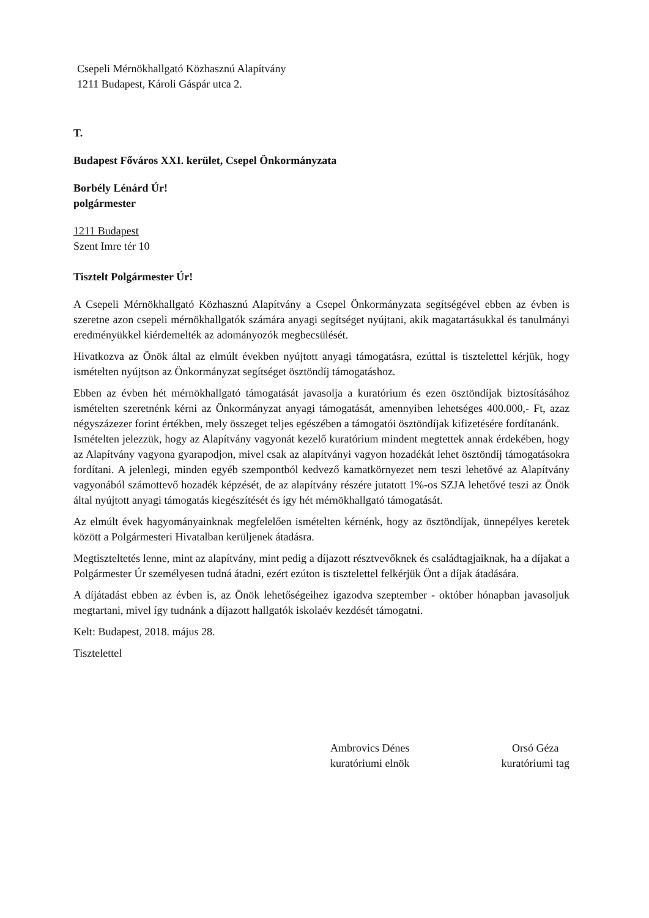Csepeli Mérnökhallgató Közhasznú Alapítvány
1211 Budapest, Károli Gáspár utca 2.
T.
Budapest Főváros XXI. kerület, Csepel Önkormányzata
Borbély Lénárd Úr!
polgármester
1211 Budapest
Szent Imre tér 10
Tisztelt Polgármester Úr!
A Csepeli Mérnökhallgató Közhasznú Alapítvány a Csepel Önkormányzata segítségével ebben az évben is szeretne azon csepeli mérnökhallgatók számára anyagi segítséget nyújtani, akik magatartásukkal és tanulmányi eredményükkel kiérdemelték az adományozók megbecsülését.
Hivatkozva az Önök által az elmúlt években nyújtott anyagi támogatásra, ezúttal is tisztelettel kérjük, hogy ismételten nyújtson az Önkormányzat segítséget ösztöndíj támogatáshoz.
Ebben az évben hét mérnökhallgató támogatását javasolja a kuratórium és ezen ösztöndíjak biztosításához ismételten szeretnénk kérni az Önkormányzat anyagi támogatását, amennyiben lehetséges 400.000,- Ft, azaz négyszázezer forint értékben, mely összeget teljes egészében a támogatói ösztöndíjak kifizetésére fordítanánk.
Ismételten jelezzük, hogy az Alapítvány vagyonát kezelő kuratórium mindent megtettek annak érdekében, hogy az Alapítvány vagyona gyarapodjon, mivel csak az alapítványi vagyon hozadékát lehet ösztöndíj támogatásokra fordítani. A jelenlegi, minden egyéb szempontból kedvező kamatkörnyezet nem teszi lehetővé az Alapítvány vagyonából számottevő hozadék képzését, de az alapítvány részére jutatott 1%-os SZJA lehetővé teszi az Önök által nyújtott anyagi támogatás kiegészítését és így hét mérnökhallgató támogatását.
Az elmúlt évek hagyományainknak megfelelően ismételten kérnénk, hogy az ösztöndíjak, ünnepélyes keretek között a Polgármesteri Hivatalban kerüljenek átadásra.
Megtiszteltetés lenne, mint az alapítvány, mint pedig a díjazott résztvevőknek és családtagjaiknak, ha a díjakat a Polgármester Úr személyesen tudná átadni, ezért ezúton is tisztelettel felkérjük Önt a díjak átadására.
A díjátadást ebben az évben is, az Önök lehetőségeihez igazodva szeptember - október hónapban javasoljuk megtartani, mivel így tudnánk a díjazott hallgatók iskolaév kezdését támogatni.
Kelt: Budapest, 2018. május 28.
Tisztelettel
Ambrovics Dénes
kuratóriumi elnök
Orsó Géza
kuratóriumi tag